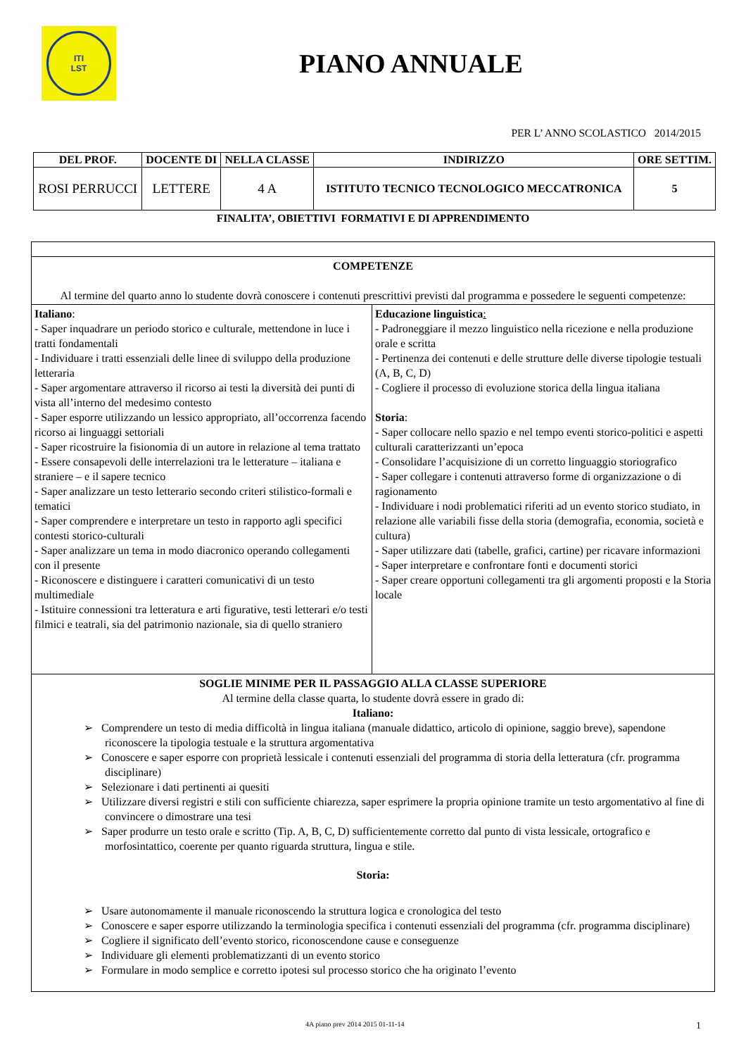ITI
LST
PIANO ANNUALE
PER L’ ANNO SCOLASTICO 2014/2015
| DEL PROF. | DOCENTE DI | NELLA CLASSE | INDIRIZZO | ORE SETTIM. |
| --- | --- | --- | --- | --- |
| ROSI PERRUCCI | LETTERE | 4 A | ISTITUTO TECNICO TECNOLOGICO MECCATRONICA | 5 |
FINALITA’, OBIETTIVI FORMATIVI E DI APPRENDIMENTO
| COMPETENZE Al termine del quarto anno lo studente dovrà conoscere i contenuti prescrittivi previsti dal programma e possedere le seguenti competenze: | |
| Italiano : - Saper inquadrare un periodo storico e culturale, mettendone in luce i tratti fondamentali - Individuare i tratti essenziali delle linee di sviluppo della produzione letteraria - Saper argomentare attraverso il ricorso ai testi la diversità dei punti di vista all’interno del medesimo contesto - Saper esporre utilizzando un lessico appropriato, all’occorrenza facendo ricorso ai linguaggi settoriali - Saper ricostruire la fisionomia di un autore in relazione al tema trattato - Essere consapevoli delle interrelazioni tra le letterature – italiana e straniere – e il sapere tecnico - Saper analizzare un testo letterario secondo criteri stilistico-formali e tematici - Saper comprendere e interpretare un testo in rapporto agli specifici contesti storico-culturali - Saper analizzare un tema in modo diacronico operando collegamenti con il presente - Riconoscere e distinguere i caratteri comunicativi di un testo multimediale - Istituire connessioni tra letteratura e arti figurative, testi letterari e/o testi filmici e teatrali, sia del patrimonio nazionale, sia di quello straniero | Educazione linguistica : - Padroneggiare il mezzo linguistico nella ricezione e nella produzione orale e scritta - Pertinenza dei contenuti e delle strutture delle diverse tipologie testuali (A, B, C, D) - Cogliere il processo di evoluzione storica della lingua italiana Storia : - Saper collocare nello spazio e nel tempo eventi storico-politici e aspetti culturali caratterizzanti un’epoca - Consolidare l’acquisizione di un corretto linguaggio storiografico - Saper collegare i contenuti attraverso forme di organizzazione o di ragionamento - Individuare i nodi problematici riferiti ad un evento storico studiato, in relazione alle variabili fisse della storia (demografia, economia, società e cultura) - Saper utilizzare dati (tabelle, grafici, cartine) per ricavare informazioni - Saper interpretare e confrontare fonti e documenti storici - Saper creare opportuni collegamenti tra gli argomenti proposti e la Storia locale |
| SOGLIE MINIME PER IL PASSAGGIO ALLA CLASSE SUPERIORE Al termine della classe quarta, lo studente dovrà essere in grado di: Italiano: ➢ Comprendere un testo di media difficoltà in lingua italiana (manuale didattico, articolo di opinione, saggio breve), sapendone riconoscere la tipologia testuale e la struttura argomentativa ➢ Conoscere e saper esporre con proprietà lessicale i contenuti essenziali del programma di storia della letteratura (cfr. programma disciplinare) ➢ Selezionare i dati pertinenti ai quesiti ➢ Utilizzare diversi registri e stili con sufficiente chiarezza, saper esprimere la propria opinione tramite un testo argomentativo al fine di convincere o dimostrare una tesi ➢ Saper produrre un testo orale e scritto (Tip. A, B, C, D) sufficientemente corretto dal punto di vista lessicale, ortografico e morfosintattico, coerente per quanto riguarda struttura, lingua e stile. Storia: ➢ Usare autonomamente il manuale riconoscendo la struttura logica e cronologica del testo ➢ Conoscere e saper esporre utilizzando la terminologia specifica i contenuti essenziali del programma (cfr. programma disciplinare) ➢ Cogliere il significato dell’evento storico, riconoscendone cause e conseguenze ➢ Individuare gli elementi problematizzanti di un evento storico ➢ Formulare in modo semplice e corretto ipotesi sul processo storico che ha originato l’evento | |
4A piano prev 2014 2015 01-11-14 1